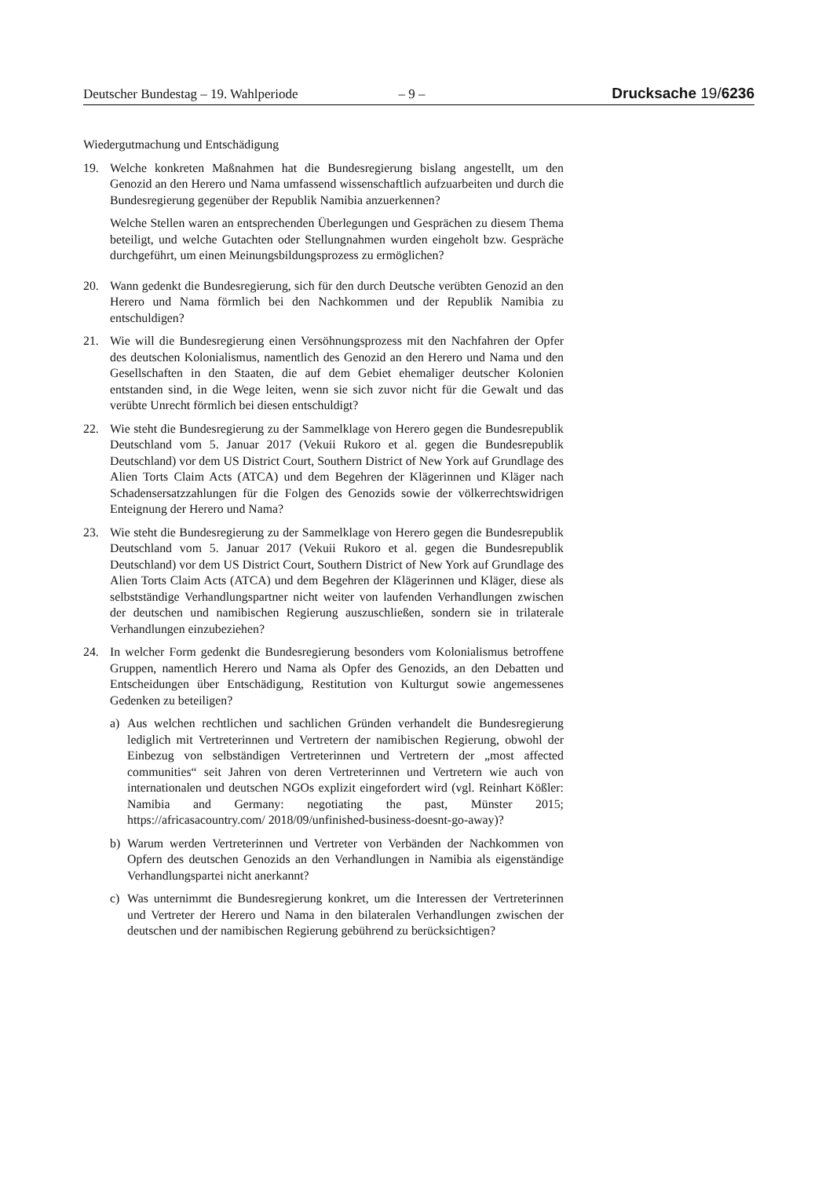Deutscher Bundestag – 19. Wahlperiode – 9 – Drucksache 19/6236
Wiedergutmachung und Entschädigung
19. Welche konkreten Maßnahmen hat die Bundesregierung bislang angestellt, um den Genozid an den Herero und Nama umfassend wissenschaftlich aufzuarbeiten und durch die Bundesregierung gegenüber der Republik Namibia anzuerkennen?
Welche Stellen waren an entsprechenden Überlegungen und Gesprächen zu diesem Thema beteiligt, und welche Gutachten oder Stellungnahmen wurden eingeholt bzw. Gespräche durchgeführt, um einen Meinungsbildungsprozess zu ermöglichen?
20. Wann gedenkt die Bundesregierung, sich für den durch Deutsche verübten Genozid an den Herero und Nama förmlich bei den Nachkommen und der Republik Namibia zu entschuldigen?
21. Wie will die Bundesregierung einen Versöhnungsprozess mit den Nachfahren der Opfer des deutschen Kolonialismus, namentlich des Genozid an den Herero und Nama und den Gesellschaften in den Staaten, die auf dem Gebiet ehemaliger deutscher Kolonien entstanden sind, in die Wege leiten, wenn sie sich zuvor nicht für die Gewalt und das verübte Unrecht förmlich bei diesen entschuldigt?
22. Wie steht die Bundesregierung zu der Sammelklage von Herero gegen die Bundesrepublik Deutschland vom 5. Januar 2017 (Vekuii Rukoro et al. gegen die Bundesrepublik Deutschland) vor dem US District Court, Southern District of New York auf Grundlage des Alien Torts Claim Acts (ATCA) und dem Begehren der Klägerinnen und Kläger nach Schadensersatzzahlungen für die Folgen des Genozids sowie der völkerrechtswidrigen Enteignung der Herero und Nama?
23. Wie steht die Bundesregierung zu der Sammelklage von Herero gegen die Bundesrepublik Deutschland vom 5. Januar 2017 (Vekuii Rukoro et al. gegen die Bundesrepublik Deutschland) vor dem US District Court, Southern District of New York auf Grundlage des Alien Torts Claim Acts (ATCA) und dem Begehren der Klägerinnen und Kläger, diese als selbstständige Verhandlungspartner nicht weiter von laufenden Verhandlungen zwischen der deutschen und namibischen Regierung auszuschließen, sondern sie in trilaterale Verhandlungen einzubeziehen?
24. In welcher Form gedenkt die Bundesregierung besonders vom Kolonialismus betroffene Gruppen, namentlich Herero und Nama als Opfer des Genozids, an den Debatten und Entscheidungen über Entschädigung, Restitution von Kulturgut sowie angemessenes Gedenken zu beteiligen?
a) Aus welchen rechtlichen und sachlichen Gründen verhandelt die Bundesregierung lediglich mit Vertreterinnen und Vertretern der namibischen Regierung, obwohl der Einbezug von selbständigen Vertreterinnen und Vertretern der „most affected communities“ seit Jahren von deren Vertreterinnen und Vertretern wie auch von internationalen und deutschen NGOs explizit eingefordert wird (vgl. Reinhart Kößler: Namibia and Germany: negotiating the past, Münster 2015; https://africasacountry.com/ 2018/09/unfinished-business-doesnt-go-away)?
b) Warum werden Vertreterinnen und Vertreter von Verbänden der Nachkommen von Opfern des deutschen Genozids an den Verhandlungen in Namibia als eigenständige Verhandlungspartei nicht anerkannt?
c) Was unternimmt die Bundesregierung konkret, um die Interessen der Vertreterinnen und Vertreter der Herero und Nama in den bilateralen Verhandlungen zwischen der deutschen und der namibischen Regierung gebührend zu berücksichtigen?